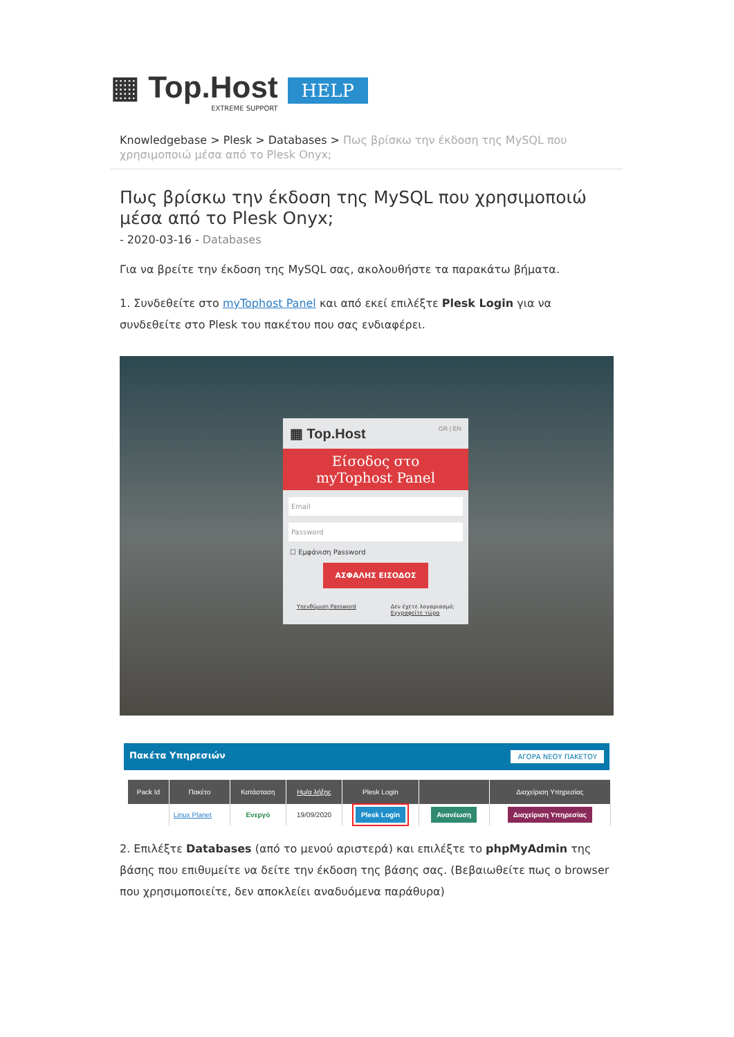▦ Top.Host
EXTREME SUPPORT
HELP
Knowledgebase > Plesk > Databases > Πως βρίσκω την έκδοση της MySQL που χρησιμοποιώ μέσα από το Plesk Onyx;
Πως βρίσκω την έκδοση της MySQL που χρησιμοποιώ μέσα από το Plesk Onyx;
- 2020-03-16 - Databases
Για να βρείτε την έκδοση της MySQL σας, ακολουθήστε τα παρακάτω βήματα.
1. Συνδεθείτε στο myTophost Panel και από εκεί επιλέξτε Plesk Login για να συνδεθείτε στο Plesk του πακέτου που σας ενδιαφέρει.
▦ Top.Host GR | EN
Είσοδος στο
myTophost Panel
Email
Password
☐ Εμφάνιση Password
ΑΣΦΑΛΗΣ ΕΙΣΟΔΟΣ
Υπενθύμιση Password Δεν έχετε λογαριασμό;
Εγγραφείτε τώρα
Πακέτα Υπηρεσιών ΑΓΟΡΑ ΝΕΟΥ ΠΑΚΕΤΟΥ
| Pack Id | Πακέτο | Κατάσταση | Ημ/α λήξης | Plesk Login | | Διαχείριση Υπηρεσίας |
| --- | --- | --- | --- | --- | --- | --- |
| | Linux Planet | Ενεργό | 19/09/2020 | Plesk Login | Ανανέωση | Διαχείριση Υπηρεσίας |
2. Επιλέξτε Databases (από το μενού αριστερά) και επιλέξτε το phpMyAdmin της βάσης που επιθυμείτε να δείτε την έκδοση της βάσης σας. (Βεβαιωθείτε πως ο browser που χρησιμοποιείτε, δεν αποκλείει αναδυόμενα παράθυρα)